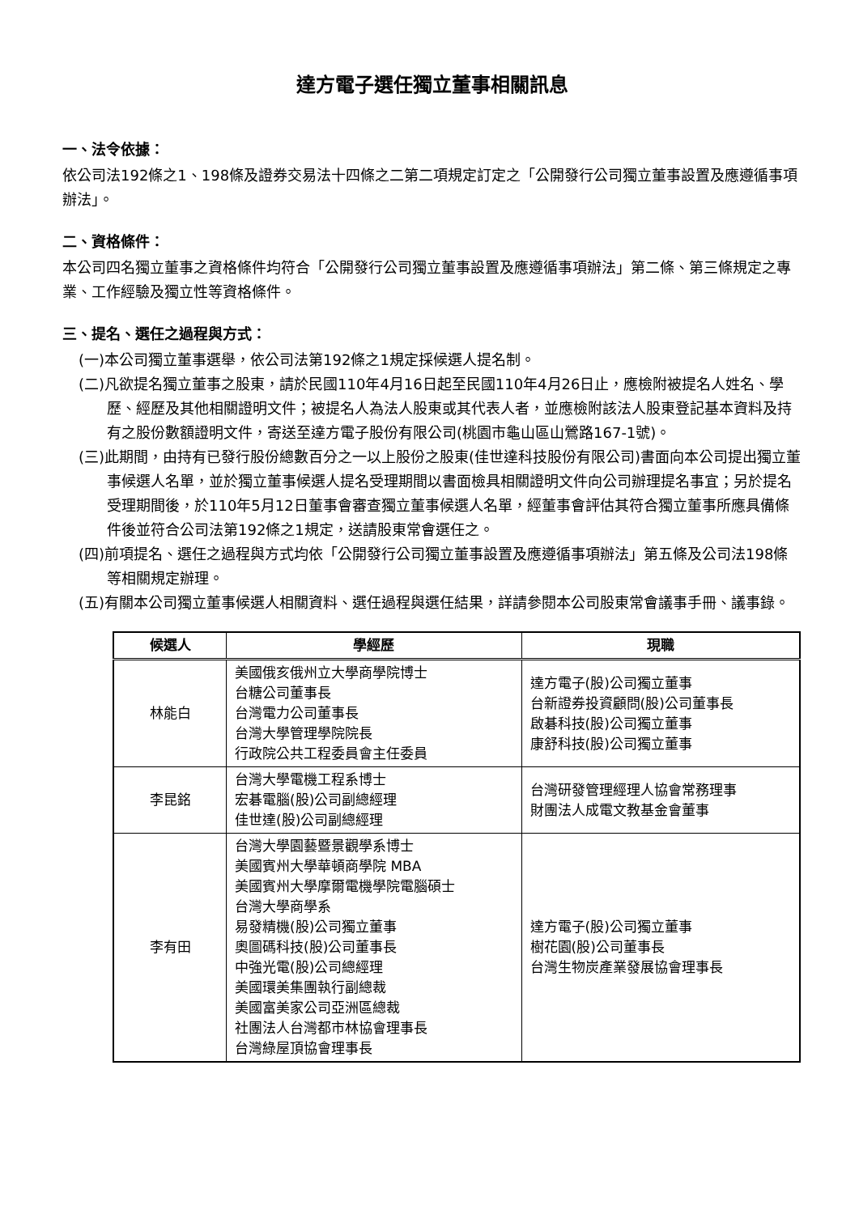達方電子選任獨立董事相關訊息
一、法令依據：
依公司法192條之1、198條及證券交易法十四條之二第二項規定訂定之「公開發行公司獨立董事設置及應遵循事項辦法」。
二、資格條件：
本公司四名獨立董事之資格條件均符合「公開發行公司獨立董事設置及應遵循事項辦法」第二條、第三條規定之專業、工作經驗及獨立性等資格條件。
三、提名、選任之過程與方式：
(一)本公司獨立董事選舉，依公司法第192條之1規定採候選人提名制。
(二)凡欲提名獨立董事之股東，請於民國110年4月16日起至民國110年4月26日止，應檢附被提名人姓名、學歷、經歷及其他相關證明文件；被提名人為法人股東或其代表人者，並應檢附該法人股東登記基本資料及持有之股份數額證明文件，寄送至達方電子股份有限公司(桃園市龜山區山鶯路167-1號)。
(三)此期間，由持有已發行股份總數百分之一以上股份之股東(佳世達科技股份有限公司)書面向本公司提出獨立董事候選人名單，並於獨立董事候選人提名受理期間以書面檢具相關證明文件向公司辦理提名事宜；另於提名受理期間後，於110年5月12日董事會審查獨立董事候選人名單，經董事會評估其符合獨立董事所應具備條件後並符合公司法第192條之1規定，送請股東常會選任之。
(四)前項提名、選任之過程與方式均依「公開發行公司獨立董事設置及應遵循事項辦法」第五條及公司法198條等相關規定辦理。
(五)有關本公司獨立董事候選人相關資料、選任過程與選任結果，詳請參閱本公司股東常會議事手冊、議事錄。
| 候選人 | 學經歷 | 現職 |
| --- | --- | --- |
| 林能白 | 美國俄亥俄州立大學商學院博士 台糖公司董事長 台灣電力公司董事長 台灣大學管理學院院長 行政院公共工程委員會主任委員 | 達方電子(股)公司獨立董事 台新證券投資顧問(股)公司董事長 啟碁科技(股)公司獨立董事 康舒科技(股)公司獨立董事 |
| 李昆銘 | 台灣大學電機工程系博士 宏碁電腦(股)公司副總經理 佳世達(股)公司副總經理 | 台灣研發管理經理人協會常務理事 財團法人成電文教基金會董事 |
| 李有田 | 台灣大學園藝暨景觀學系博士 美國賓州大學華頓商學院 MBA 美國賓州大學摩爾電機學院電腦碩士 台灣大學商學系 易發精機(股)公司獨立董事 奧圖碼科技(股)公司董事長 中強光電(股)公司總經理 美國環美集團執行副總裁 美國富美家公司亞洲區總裁 社團法人台灣都市林協會理事長 台灣綠屋頂協會理事長 | 達方電子(股)公司獨立董事 樹花園(股)公司董事長 台灣生物炭產業發展協會理事長 |